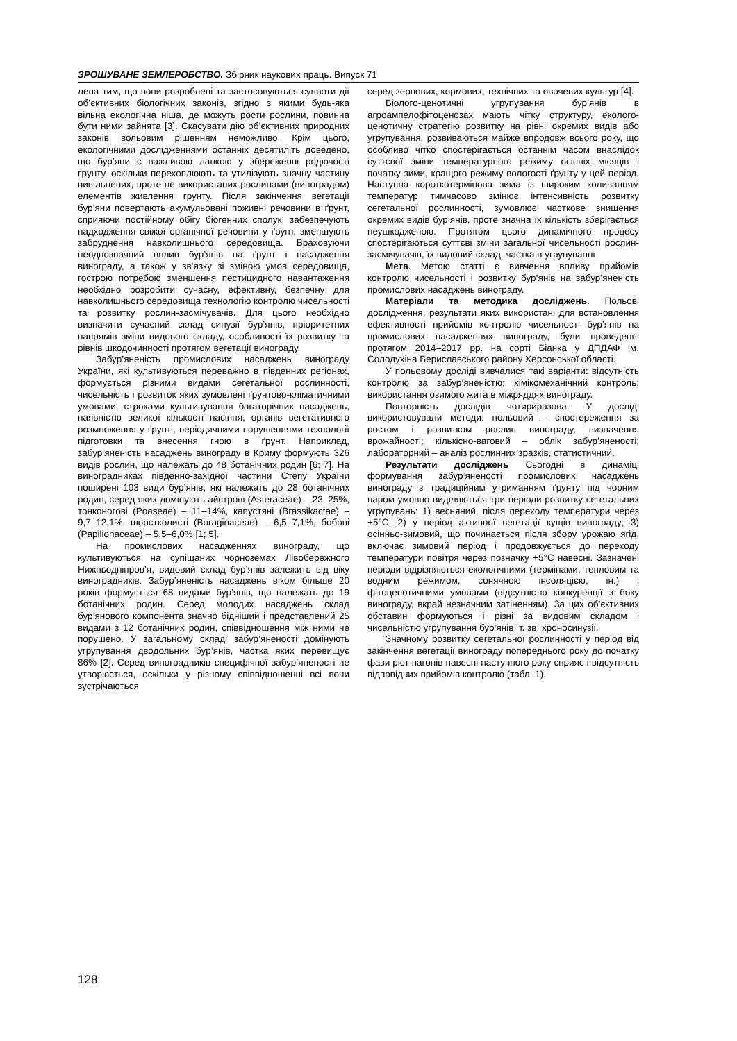ЗРОШУВАНЕ ЗЕМЛЕРОБСТВО. Збірник наукових праць. Випуск 71
лена тим, що вони розроблені та застосовуються супроти дії об’єктивних біологічних законів, згідно з якими будь-яка вільна екологічна ніша, де можуть рости рослини, повинна бути ними зайнята [3]. Скасувати дію об’єктивних природних законів вольовим рішенням неможливо. Крім цього, екологічними дослідженнями останніх десятиліть доведено, що бур’яни є важливою ланкою у збереженні родючості ґрунту, оскільки перехоплюють та утилізують значну частину вивільнених, проте не використаних рослинами (виноградом) елементів живлення грунту. Після закінчення вегетації бур’яни повертають акумульовані поживні речовини в ґрунт, сприяючи постійному обігу біогенних сполук, забезпечують надходження свіжої органічної речовини у ґрунт, зменшують забруднення навколишнього середовища. Враховуючи неоднозначний вплив бур’янів на ґрунт і насадження винограду, а також у зв’язку зі зміною умов середовища, гострою потребою зменшення пестицидного навантаження необхідно розробити сучасну, ефективну, безпечну для навколишнього середовища технологію контролю чисельності та розвитку рослин-засмічувачів. Для цього необхідно визначити сучасний склад синузії бур’янів, пріоритетних напрямів зміни видового складу, особливості їх розвитку та рівнів шкодочинності протягом вегетації винограду.
Забур’яненість промислових насаджень винограду України, які культивуються переважно в південних регіонах, формується різними видами сегетальної рослинності, чисельність і розвиток яких зумовлені ґрунтово-кліматичними умовами, строками культивування багаторічних насаджень, наявністю великої кількості насіння, органів вегетативного розмноження у ґрунті, періодичними порушеннями технології підготовки та внесення гною в ґрунт. Наприклад, забур’яненість насаджень винограду в Криму формують 326 видів рослин, що належать до 48 ботанічних родин [6; 7]. На виноградниках південно-західної частини Степу України поширені 103 види бур’янів, які належать до 28 ботанічних родин, серед яких домінують айстрові (Asteraceae) – 23–25%, тонконогові (Poaseae) – 11–14%, капустяні (Brassikactae) – 9,7–12,1%, шорстколисті (Boraginaceae) – 6,5–7,1%, бобові (Papilionaceae) – 5,5–6,0% [1; 5].
На промислових насадженнях винограду, що культивуються на супіщаних чорноземах Лівобережного Нижньодніпров’я, видовий склад бур’янів залежить від віку виноградників. Забур’яненість насаджень віком більше 20 років формується 68 видами бур’янів, що належать до 19 ботанічних родин. Серед молодих насаджень склад бур’янового компонента значно бідніший і представлений 25 видами з 12 ботанічних родин, співвідношення між ними не порушено. У загальному складі забур’яненості домінують угрупування дводольних бур’янів, частка яких перевищує 86% [2]. Серед виноградників специфічної забур’яненості не утворюється, оскільки у різному співвідношенні всі вони зустрічаються
серед зернових, кормових, технічних та овочевих культур [4].
Біолого-ценотичні угрупування бур’янів в агроампелофітоценозах мають чітку структуру, еколого-ценотичну стратегію розвитку на рівні окремих видів або угрупування, розвиваються майже впродовж всього року, що особливо чітко спостерігається останнім часом внаслідок суттєвої зміни температурного режиму осінніх місяців і початку зими, кращого режиму вологості ґрунту у цей період. Наступна короткотермінова зима із широким коливанням температур тимчасово змінює інтенсивність розвитку сегетальної рослинності, зумовлює часткове знищення окремих видів бур’янів, проте значна їх кількість зберігається неушкодженою. Протягом цього динамічного процесу спостерігаються суттєві зміни загальної чисельності рослин-засмічувачів, їх видовий склад, частка в угрупуванні
Мета. Метою статті є вивчення впливу прийомів контролю чисельності і розвитку бур’янів на забур’яненість промислових насаджень винограду.
Матеріали та методика досліджень. Польові дослідження, результати яких використані для встановлення ефективності прийомів контролю чисельності бур’янів на промислових насадженнях винограду, були проведенні протягом 2014–2017 рр. на сорті Біанка у ДПДАФ ім. Солодухіна Бериславського району Херсонської області.
У польовому досліді вивчалися такі варіанти: відсутність контролю за забур’яненістю; хімікомеханічний контроль; використання озимого жита в міжряддях винограду.
Повторність дослідів чотириразова. У досліді використовували методи: польовий – спостереження за ростом і розвитком рослин винограду, визначення врожайності; кількісно-ваговий – облік забур’яненості; лабораторний – аналіз рослинних зразків, статистичний.
Результати досліджень Сьогодні в динаміці формування забур’яненості промислових насаджень винограду з традиційним утриманням ґрунту під чорним паром умовно виділяються три періоди розвитку сегетальних угрупувань: 1) весняний, після переходу температури через +5°С; 2) у період активної вегетації кущів винограду; 3) осінньо-зимовий, що починається після збору урожаю ягід, включає зимовий період і продовжується до переходу температури повітря через позначку +5°С навесні. Зазначені періоди відрізняються екологічними (термінами, тепловим та водним режимом, сонячною інсоляцією, ін.) і фітоценотичними умовами (відсутністю конкуренції з боку винограду, вкрай незначним затіненням). За цих об’єктивних обставин формуються і різні за видовим складом і чисельністю угрупування бур’янів, т. зв. хроносинузії.
Значному розвитку сегетальної рослинності у період від закінчення вегетації винограду попереднього року до початку фази ріст пагонів навесні наступного року сприяє і відсутність відповідних прийомів контролю (табл. 1).
128